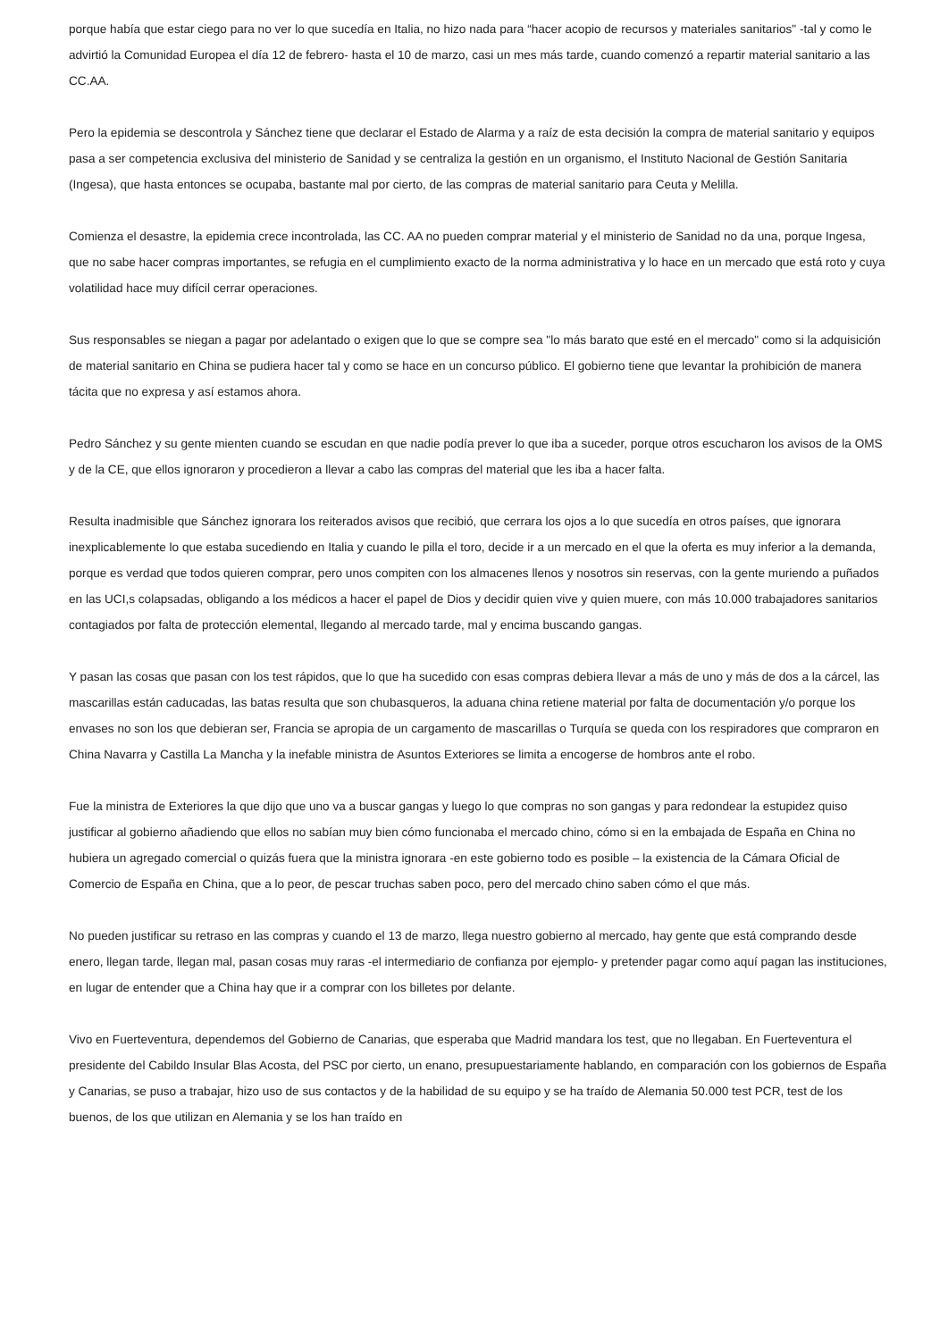porque había que estar ciego para no ver lo que sucedía en Italia, no hizo nada para “hacer acopio de recursos y materiales sanitarios" -tal y como le advirtió la Comunidad Europea el día 12 de febrero- hasta el 10 de marzo, casi un mes más tarde, cuando comenzó a repartir material sanitario a las CC.AA.
Pero la epidemia se descontrola y Sánchez tiene que declarar el Estado de Alarma y a raíz de esta decisión la compra de material sanitario y equipos pasa a ser competencia exclusiva del ministerio de Sanidad y se centraliza la gestión en un organismo, el Instituto Nacional de Gestión Sanitaria (Ingesa), que hasta entonces se ocupaba, bastante mal por cierto, de las compras de material sanitario para Ceuta y Melilla.
Comienza el desastre, la epidemia crece incontrolada, las CC. AA no pueden comprar material y el ministerio de Sanidad no da una, porque Ingesa, que no sabe hacer compras importantes, se refugia en el cumplimiento exacto de la norma administrativa y lo hace en un mercado que está roto y cuya volatilidad hace muy difícil cerrar operaciones.
Sus responsables se niegan a pagar por adelantado o exigen que lo que se compre sea "lo más barato que esté en el mercado" como si la adquisición de material sanitario en China se pudiera hacer tal y como se hace en un concurso público. El gobierno tiene que levantar la prohibición de manera tácita que no expresa y así estamos ahora.
Pedro Sánchez y su gente mienten cuando se escudan en que nadie podía prever lo que iba a suceder, porque otros escucharon los avisos de la OMS y de la CE, que ellos ignoraron y procedieron a llevar a cabo las compras del material que les iba a hacer falta.
Resulta inadmisible que Sánchez ignorara los reiterados avisos que recibió, que cerrara los ojos a lo que sucedía en otros países, que ignorara inexplicablemente lo que estaba sucediendo en Italia y cuando le pilla el toro, decide ir a un mercado en el que la oferta es muy inferior a la demanda, porque es verdad que todos quieren comprar, pero unos compiten con los almacenes llenos y nosotros sin reservas, con la gente muriendo a puñados en las UCI,s colapsadas, obligando a los médicos a hacer el papel de Dios y decidir quien vive y quien muere, con más 10.000 trabajadores sanitarios contagiados por falta de protección elemental, llegando al mercado tarde, mal y encima buscando gangas.
Y pasan las cosas que pasan con los test rápidos, que lo que ha sucedido con esas compras debiera llevar a más de uno y más de dos a la cárcel, las mascarillas están caducadas, las batas resulta que son chubasqueros, la aduana china retiene material por falta de documentación y/o porque los envases no son los que debieran ser, Francia se apropia de un cargamento de mascarillas o Turquía se queda con los respiradores que compraron en China Navarra y Castilla La Mancha y la inefable ministra de Asuntos Exteriores se limita a encogerse de hombros ante el robo.
Fue la ministra de Exteriores la que dijo que uno va a buscar gangas y luego lo que compras no son gangas y para redondear la estupidez quiso justificar al gobierno añadiendo que ellos no sabían muy bien cómo funcionaba el mercado chino, cómo si en la embajada de España en China no hubiera un agregado comercial o quizás fuera que la ministra ignorara -en este gobierno todo es posible – la existencia de la Cámara Oficial de Comercio de España en China, que a lo peor, de pescar truchas saben poco, pero del mercado chino saben cómo el que más.
No pueden justificar su retraso en las compras y cuando el 13 de marzo, llega nuestro gobierno al mercado, hay gente que está comprando desde enero, llegan tarde, llegan mal, pasan cosas muy raras -el intermediario de confianza por ejemplo- y pretender pagar como aquí pagan las instituciones, en lugar de entender que a China hay que ir a comprar con los billetes por delante.
Vivo en Fuerteventura, dependemos del Gobierno de Canarias, que esperaba que Madrid mandara los test, que no llegaban. En Fuerteventura el presidente del Cabildo Insular Blas Acosta, del PSC por cierto, un enano, presupuestariamente hablando, en comparación con los gobiernos de España y Canarias, se puso a trabajar, hizo uso de sus contactos y de la habilidad de su equipo y se ha traído de Alemania 50.000 test PCR, test de los buenos, de los que utilizan en Alemania y se los han traído en